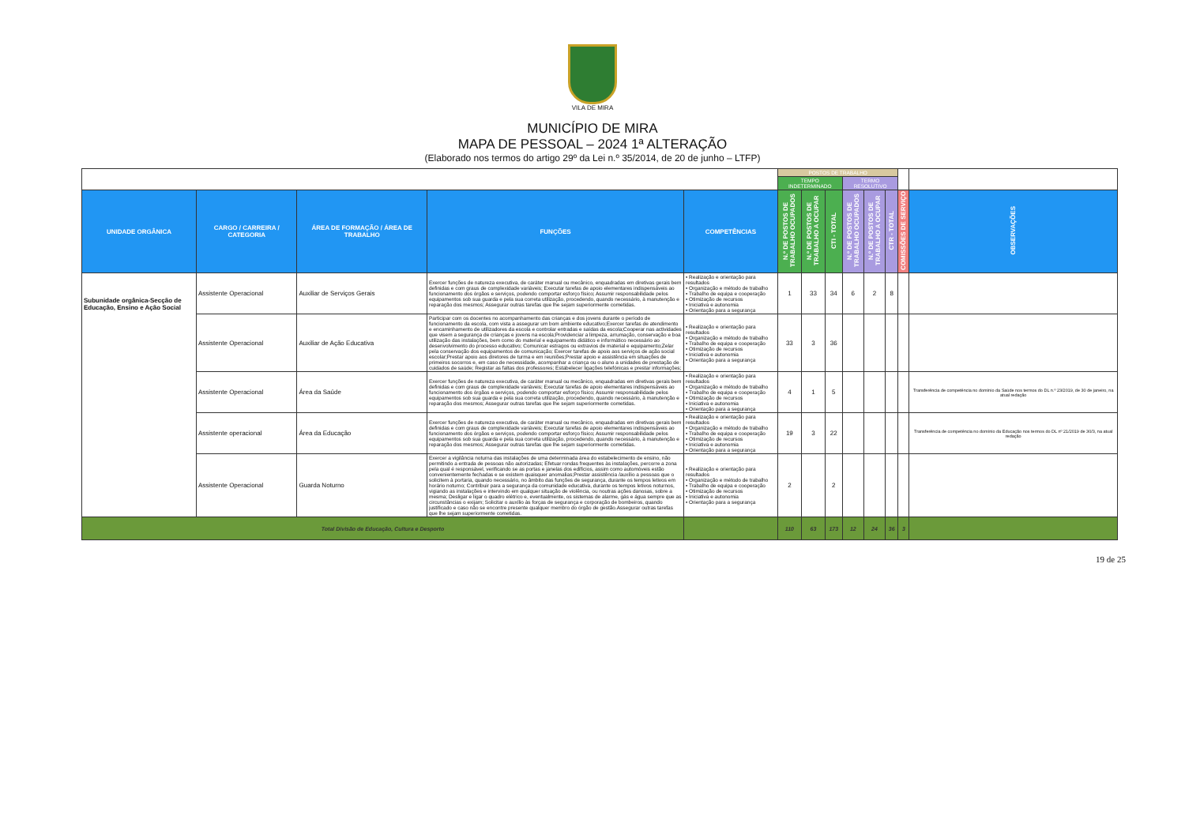VILA DE MIRA
MUNICÍPIO DE MIRA
MAPA DE PESSOAL – 2024 1ª ALTERAÇÃO
(Elaborado nos termos do artigo 29º da Lei n.º 35/2014, de 20 de junho – LTFP)
| | | | | | POSTOS DE TRABALHO | | | | | | | |
| | | | | | TEMPO INDETERMINADO | | | TERMO RESOLUTIVO | | | | |
| UNIDADE ORGÂNICA | CARGO / CARREIRA / CATEGORIA | ÁREA DE FORMAÇÃO / ÁREA DE TRABALHO | FUNÇÕES | COMPETÊNCIAS | N.º DE POSTOS DE TRABALHO OCUPADOS | N.º DE POSTOS DE TRABALHO A OCUPAR | CTI - TOTAL | N.º DE POSTOS DE TRABALHO OCUPADOS | N.º DE POSTOS DE TRABALHO A OCUPAR | CTR - TOTAL | COMISSÕES DE SERVIÇO | OBSERVAÇÕES |
| Subunidade orgânica-Secção de Educação, Ensino e Ação Social | Assistente Operacional | Auxiliar de Serviços Gerais | Exercer funções de natureza executiva, de caráter manual ou mecânico, enquadradas em diretivas gerais bem definidas e com graus de complexidade variáveis; Executar tarefas de apoio elementares indispensáveis ao funcionamento dos órgãos e serviços, podendo comportar esforço físico; Assumir responsabilidade pelos equipamentos sob sua guarda e pela sua correta utilização, procedendo, quando necessário, à manutenção e reparação dos mesmos; Assegurar outras tarefas que lhe sejam superiormente cometidas. | • Realização e orientação para resultados • Organização e método de trabalho • Trabalho de equipa e cooperação • Otimização de recursos • Iniciativa e autonomia • Orientação para a segurança | 1 | 33 | 34 | 6 | 2 | 8 | | |
| | Assistente Operacional | Auxiliar de Ação Educativa | Participar com os docentes no acompanhamento das crianças e dos jovens durante o período de funcionamento da escola, com vista a assegurar um bom ambiente educativo;Exercer tarefas de atendimento e encaminhamento de utilizadores da escola e controlar entradas e saídas da escola;Cooperar nas actividades que visem a segurança de crianças e jovens na escola;Providenciar a limpeza, arrumação, conservação e boa utilização das instalações, bem como do material e equipamento didático e informático necessário ao desenvolvimento do processo educativo; Comunicar estragos ou extravios de material e equipamento;Zelar pela conservação dos equipamentos de comunicação; Exercer tarefas de apoio aos serviços de ação social escolar;Prestar apoio aos diretores de turma e em reuniões;Prestar apoio e assistência em situações de primeiros socorros e, em caso de necessidade, acompanhar a criança ou o aluno a unidades de prestação de cuidados de saúde; Registar as faltas dos professores; Estabelecer ligações telefónicas e prestar informações; | • Realização e orientação para resultados • Organização e método de trabalho • Trabalho de equipa e cooperação • Otimização de recursos • Iniciativa e autonomia • Orientação para a segurança | 33 | 3 | 36 | | | | | |
| | Assistente Operacional | Área da Saúde | Exercer funções de natureza executiva, de caráter manual ou mecânico, enquadradas em diretivas gerais bem definidas e com graus de complexidade variáveis; Executar tarefas de apoio elementares indispensáveis ao funcionamento dos órgãos e serviços, podendo comportar esforço físico; Assumir responsabilidade pelos equipamentos sob sua guarda e pela sua correta utilização, procedendo, quando necessário, à manutenção e reparação dos mesmos; Assegurar outras tarefas que lhe sejam superiormente cometidas. | • Realização e orientação para resultados • Organização e método de trabalho • Trabalho de equipa e cooperação • Otimização de recursos • Iniciativa e autonomia • Orientação para a segurança | 4 | 1 | 5 | | | | | Transferência de competência no domínio da Saúde nos termos do DL n.º 23/2019, de 30 de janeiro, na atual redação |
| | Assistente operacional | Área da Educação | Exercer funções de natureza executiva, de caráter manual ou mecânico, enquadradas em diretivas gerais bem definidas e com graus de complexidade variáveis; Executar tarefas de apoio elementares indispensáveis ao funcionamento dos órgãos e serviços, podendo comportar esforço físico; Assumir responsabilidade pelos equipamentos sob sua guarda e pela sua correta utilização, procedendo, quando necessário, à manutenção e reparação dos mesmos; Assegurar outras tarefas que lhe sejam superiormente cometidas. | • Realização e orientação para resultados • Organização e método de trabalho • Trabalho de equipa e cooperação • Otimização de recursos • Iniciativa e autonomia • Orientação para a segurança | 19 | 3 | 22 | | | | | Transferência de competência no domínio da Educação nos termos do DL nº 21/2019 de 30/3, na atual redação |
| | Assistente Operacional | Guarda Noturno | Exercer a vigilância noturna das instalações de uma determinada área do estabelecimento de ensino, não permitindo a entrada de pessoas não autorizadas; Efetuar rondas frequentes às instalações, percorre a zona pela qual é responsável, verificando se as portas e janelas dos edifícios, assim como automóveis estão convenientemente fechadas e se existem quaisquer anomalias;Prestar assistência /auxílio a pessoas que o solicitem à portaria, quando necessário, no âmbito das funções de segurança, durante os tempos letivos em horário noturno; Contribuir para a segurança da comunidade educativa, durante os tempos letivos noturnos, vigiando as instalações e intervindo em qualquer situação de violência, ou noutras ações danosas, sobre a mesma; Desligar e ligar o quadro elétrico e, eventualmente, os sistemas de alarme, gás e água sempre que as circunstâncias o exijam; Solicitar o auxílio às forças de segurança e corporação de bombeiros, quando justificado e caso não se encontre presente qualquer membro do órgão de gestão.Assegurar outras tarefas que lhe sejam superiormente cometidas. | • Realização e orientação para resultados • Organização e método de trabalho • Trabalho de equipa e cooperação • Otimização de recursos • Iniciativa e autonomia • Orientação para a segurança | 2 | | 2 | | | | | |
| Total Divisão de Educação, Cultura e Desporto | | | | | 110 | 63 | 173 | 12 | 24 | 36 | 3 | |
19 de 25